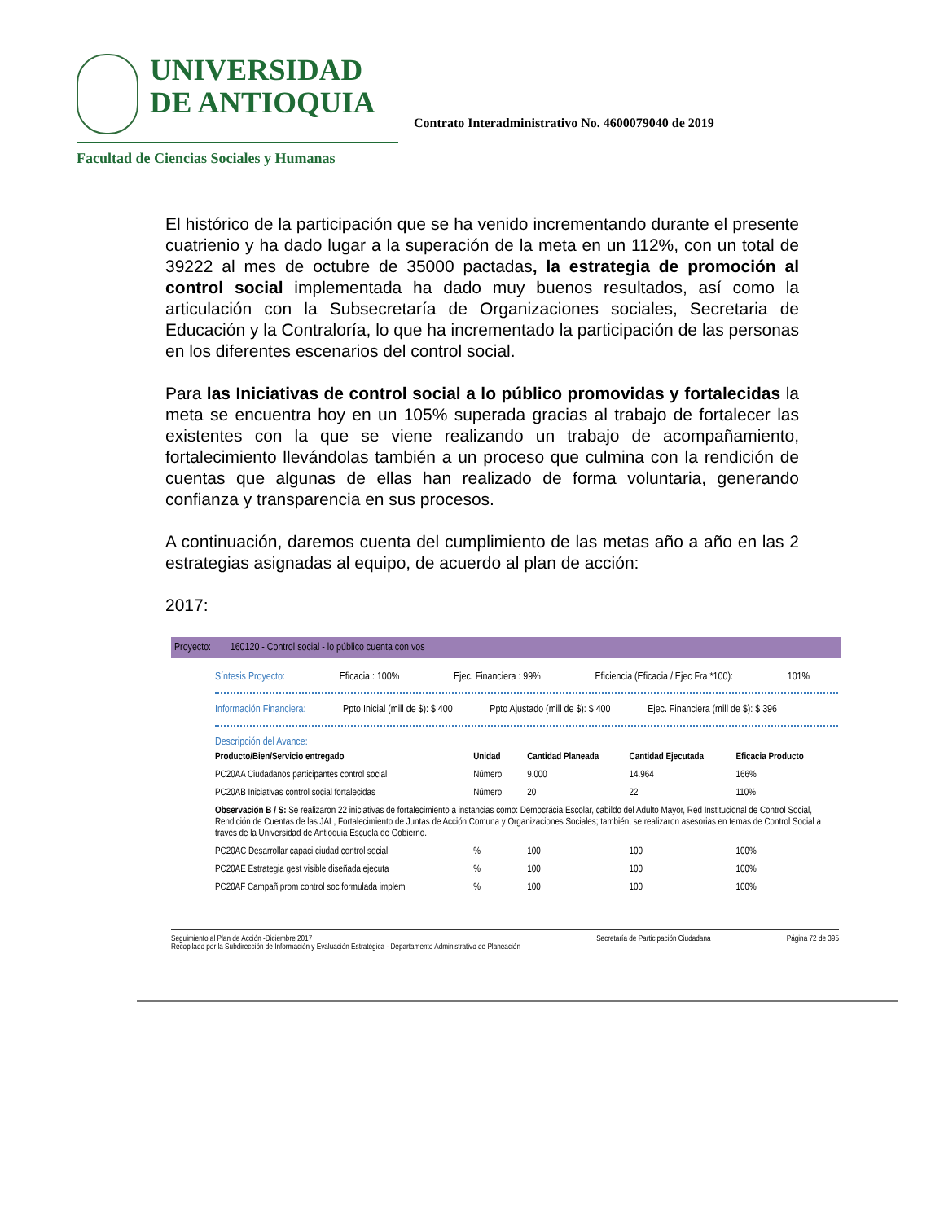UNIVERSIDAD
DE ANTIOQUIA
Facultad de Ciencias Sociales y Humanas
Contrato Interadministrativo No. 4600079040 de 2019
El histórico de la participación que se ha venido incrementando durante el presente cuatrienio y ha dado lugar a la superación de la meta en un 112%, con un total de 39222 al mes de octubre de 35000 pactadas, la estrategia de promoción al control social implementada ha dado muy buenos resultados, así como la articulación con la Subsecretaría de Organizaciones sociales, Secretaria de Educación y la Contraloría, lo que ha incrementado la participación de las personas en los diferentes escenarios del control social.
Para las Iniciativas de control social a lo público promovidas y fortalecidas la meta se encuentra hoy en un 105% superada gracias al trabajo de fortalecer las existentes con la que se viene realizando un trabajo de acompañamiento, fortalecimiento llevándolas también a un proceso que culmina con la rendición de cuentas que algunas de ellas han realizado de forma voluntaria, generando confianza y transparencia en sus procesos.
A continuación, daremos cuenta del cumplimiento de las metas año a año en las 2 estrategias asignadas al equipo, de acuerdo al plan de acción:
2017:
Proyecto: 160120 - Control social - lo público cuenta con vos
Síntesis Proyecto: Eficacia : 100% Ejec. Financiera : 99% Eficiencia (Eficacia / Ejec Fra *100): 101%
Información Financiera: Ppto Inicial (mill de $): $ 400 Ppto Ajustado (mill de $): $ 400 Ejec. Financiera (mill de $): $ 396
Descripción del Avance:
| Producto/Bien/Servicio entregado | Unidad | Cantidad Planeada | Cantidad Ejecutada | Eficacia Producto |
| --- | --- | --- | --- | --- |
| PC20AA Ciudadanos participantes control social | Número | 9.000 | 14.964 | 166% |
| PC20AB Iniciativas control social fortalecidas | Número | 20 | 22 | 110% |
| Observación B / S: Se realizaron 22 iniciativas de fortalecimiento a instancias como: Democrácia Escolar, cabildo del Adulto Mayor, Red Institucional de Control Social, Rendición de Cuentas de las JAL, Fortalecimiento de Juntas de Acción Comuna y Organizaciones Sociales; también, se realizaron asesorias en temas de Control Social a través de la Universidad de Antioquia Escuela de Gobierno. | | | | |
| PC20AC Desarrollar capaci ciudad control social | % | 100 | 100 | 100% |
| PC20AE Estrategia gest visible diseñada ejecuta | % | 100 | 100 | 100% |
| PC20AF Campañ prom control soc formulada implem | % | 100 | 100 | 100% |
Seguimiento al Plan de Acción -Diciembre 2017
Recopilado por la Subdirección de Información y Evaluación Estratégica - Departamento Administrativo de Planeación Secretaría de Participación Ciudadana Página 72 de 395